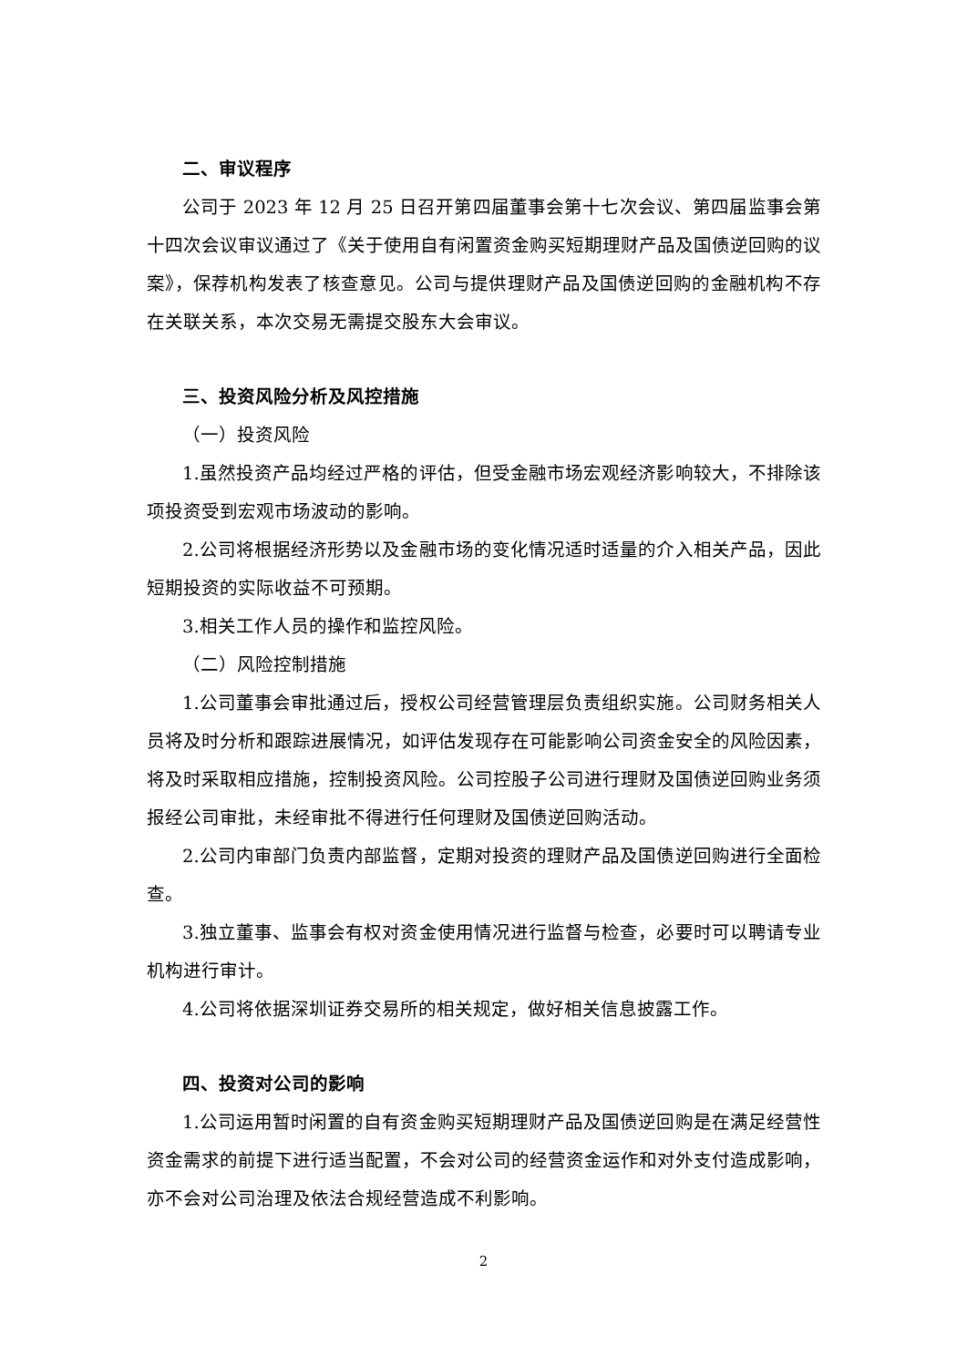二、审议程序
公司于 2023 年 12 月 25 日召开第四届董事会第十七次会议、第四届监事会第十四次会议审议通过了《关于使用自有闲置资金购买短期理财产品及国债逆回购的议案》，保荐机构发表了核查意见。公司与提供理财产品及国债逆回购的金融机构不存在关联关系，本次交易无需提交股东大会审议。
三、投资风险分析及风控措施
（一）投资风险
1.虽然投资产品均经过严格的评估，但受金融市场宏观经济影响较大，不排除该项投资受到宏观市场波动的影响。
2.公司将根据经济形势以及金融市场的变化情况适时适量的介入相关产品，因此短期投资的实际收益不可预期。
3.相关工作人员的操作和监控风险。
（二）风险控制措施
1.公司董事会审批通过后，授权公司经营管理层负责组织实施。公司财务相关人员将及时分析和跟踪进展情况，如评估发现存在可能影响公司资金安全的风险因素，将及时采取相应措施，控制投资风险。公司控股子公司进行理财及国债逆回购业务须报经公司审批，未经审批不得进行任何理财及国债逆回购活动。
2.公司内审部门负责内部监督，定期对投资的理财产品及国债逆回购进行全面检查。
3.独立董事、监事会有权对资金使用情况进行监督与检查，必要时可以聘请专业机构进行审计。
4.公司将依据深圳证券交易所的相关规定，做好相关信息披露工作。
四、投资对公司的影响
1.公司运用暂时闲置的自有资金购买短期理财产品及国债逆回购是在满足经营性资金需求的前提下进行适当配置，不会对公司的经营资金运作和对外支付造成影响，亦不会对公司治理及依法合规经营造成不利影响。
2